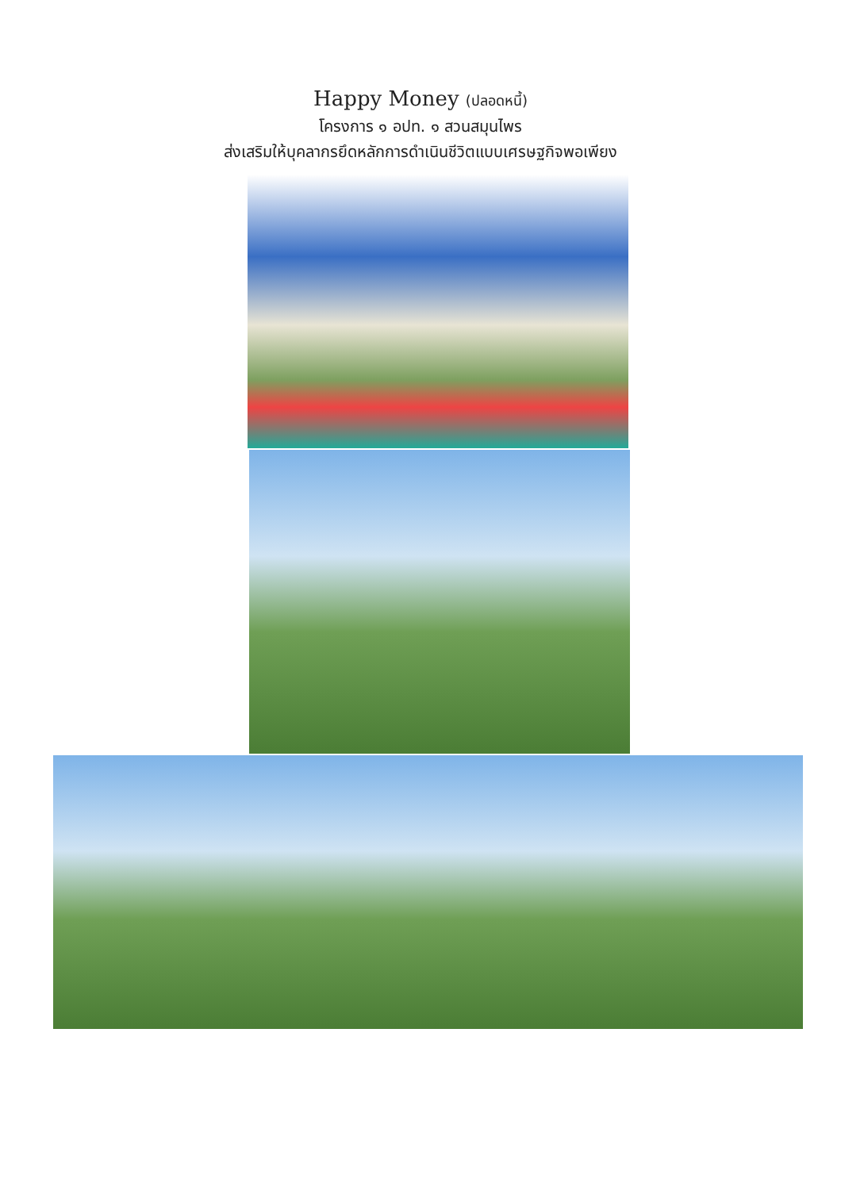Happy Money (ปลอดหนี้)
โครงการ ๑ อปท. ๑ สวนสมุนไพร
ส่งเสริมให้บุคลากรยึดหลักการดำเนินชีวิตแบบเศรษฐกิจพอเพียง